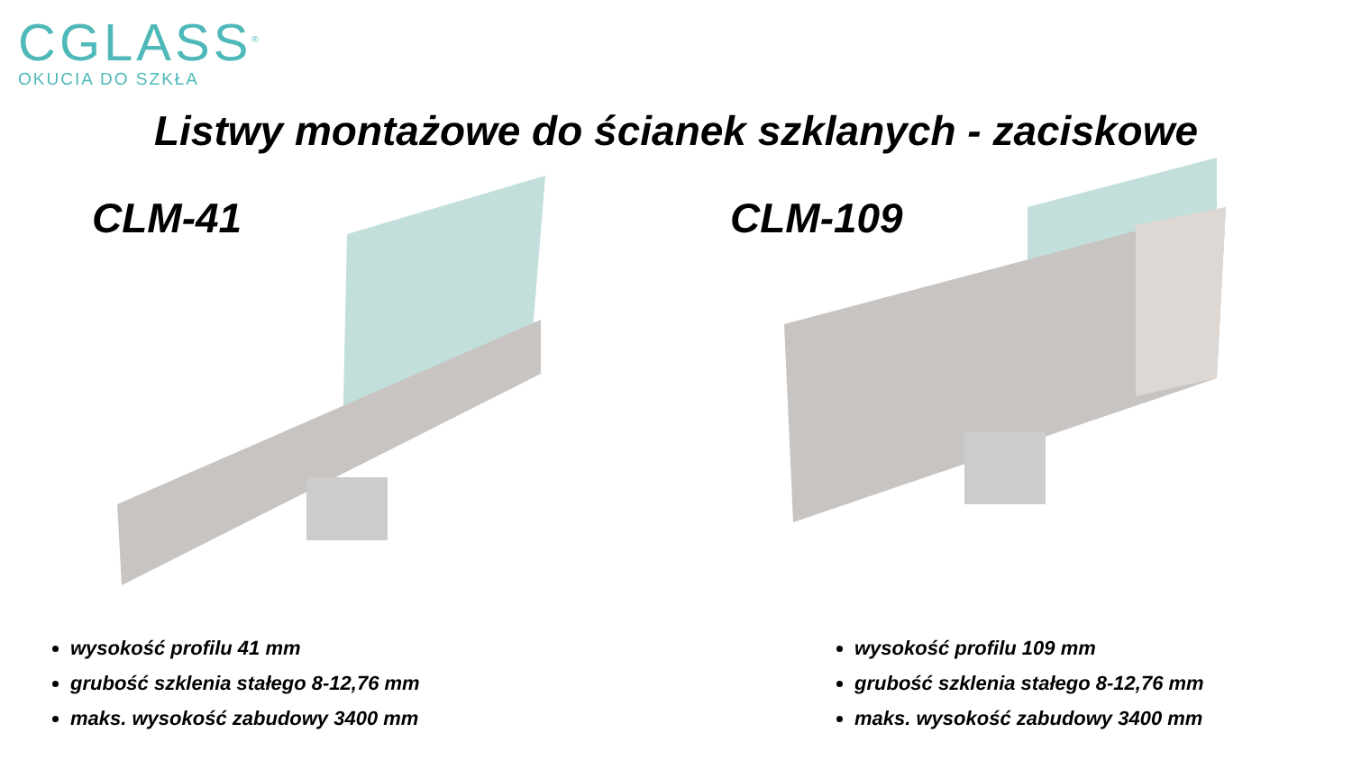CGLASS<sup>®</sup>
OKUCIA DO SZKŁA
Listwy montażowe do ścianek szklanych - zaciskowe
CLM-41 CLM-109
wysokość profilu 41 mm
grubość szklenia stałego 8-12,76 mm
maks. wysokość zabudowy 3400 mm
wysokość profilu 109 mm
grubość szklenia stałego 8-12,76 mm
maks. wysokość zabudowy 3400 mm